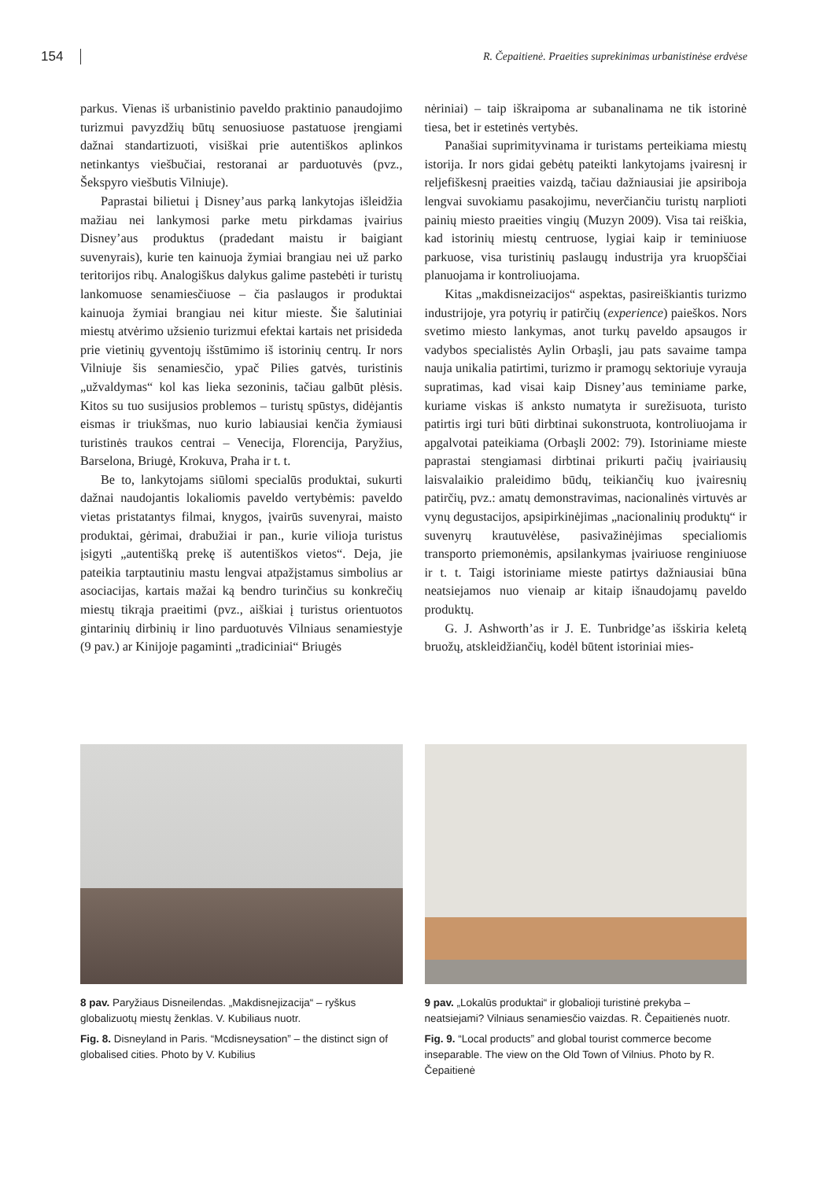154 R. Čepaitienė. Praeities suprekinimas urbanistinėse erdvėse
parkus. Vienas iš urbanistinio paveldo praktinio panaudojimo turizmui pavyzdžių būtų senuosiuose pastatuose įrengiami dažnai standartizuoti, visiškai prie autentiškos aplinkos netinkantys viešbučiai, restoranai ar parduotuvės (pvz., Šekspyro viešbutis Vilniuje).
Paprastai bilietui į Disney’aus parką lankytojas išleidžia mažiau nei lankymosi parke metu pirkdamas įvairius Disney’aus produktus (pradedant maistu ir baigiant suvenyrais), kurie ten kainuoja žymiai brangiau nei už parko teritorijos ribų. Analogiškus dalykus galime pastebėti ir turistų lankomuose senamiesčiuose – čia paslaugos ir produktai kainuoja žymiai brangiau nei kitur mieste. Šie šalutiniai miestų atvėrimo užsienio turizmui efektai kartais net prisideda prie vietinių gyventojų išstūmimo iš istorinių centrų. Ir nors Vilniuje šis senamiesčio, ypač Pilies gatvės, turistinis „užvaldymas“ kol kas lieka sezoninis, tačiau galbūt plėsis. Kitos su tuo susijusios problemos – turistų spūstys, didėjantis eismas ir triukšmas, nuo kurio labiausiai kenčia žymiausi turistinės traukos centrai – Venecija, Florencija, Paryžius, Barselona, Briugė, Krokuva, Praha ir t. t.
Be to, lankytojams siūlomi specialūs produktai, sukurti dažnai naudojantis lokaliomis paveldo vertybėmis: paveldo vietas pristatantys filmai, knygos, įvairūs suvenyrai, maisto produktai, gėrimai, drabužiai ir pan., kurie vilioja turistus įsigyti „autentišką prekę iš autentiškos vietos“. Deja, jie pateikia tarptautiniu mastu lengvai atpažįstamus simbolius ar asociacijas, kartais mažai ką bendro turinčius su konkrečių miestų tikrąja praeitimi (pvz., aiškiai į turistus orientuotos gintarinių dirbinių ir lino parduotuvės Vilniaus senamiestyje (9 pav.) ar Kinijoje pagaminti „tradiciniai“ Briugės
nėriniai) – taip iškraipoma ar subanalinama ne tik istorinė tiesa, bet ir estetinės vertybės.
Panašiai suprimityvinama ir turistams perteikiama miestų istorija. Ir nors gidai gebėtų pateikti lankytojams įvairesnį ir reljefiškesnį praeities vaizdą, tačiau dažniausiai jie apsiriboja lengvai suvokiamu pasakojimu, neverčiančiu turistų narplioti painių miesto praeities vingių (Muzyn 2009). Visa tai reiškia, kad istorinių miestų centruose, lygiai kaip ir teminiuose parkuose, visa turistinių paslaugų industrija yra kruopščiai planuojama ir kontroliuojama.
Kitas „makdisneizacijos“ aspektas, pasireiškiantis turizmo industrijoje, yra potyrių ir patirčių (experience) paieškos. Nors svetimo miesto lankymas, anot turkų paveldo apsaugos ir vadybos specialistės Aylin Orbaşli, jau pats savaime tampa nauja unikalia patirtimi, turizmo ir pramogų sektoriuje vyrauja supratimas, kad visai kaip Disney’aus teminiame parke, kuriame viskas iš anksto numatyta ir surežisuota, turisto patirtis irgi turi būti dirbtinai sukonstruota, kontroliuojama ir apgalvotai pateikiama (Orbaşli 2002: 79). Istoriniame mieste paprastai stengiamasi dirbtinai prikurti pačių įvairiausių laisvalaikio praleidimo būdų, teikiančių kuo įvairesnių patirčių, pvz.: amatų demonstravimas, nacionalinės virtuvės ar vynų degustacijos, apsipirkinėjimas „nacionalinių produktų“ ir suvenyrų krautuvėlėse, pasivažinėjimas specialiomis transporto priemonėmis, apsilankymas įvairiuose renginiuose ir t. t. Taigi istoriniame mieste patirtys dažniausiai būna neatsiejamos nuo vienaip ar kitaip išnaudojamų paveldo produktų.
G. J. Ashworth’as ir J. E. Tunbridge’as išskiria keletą bruožų, atskleidžiančių, kodėl būtent istoriniai mies-
8 pav. Paryžiaus Disneilendas. „Makdisnejizacija“ – ryškus globalizuotų miestų ženklas. V. Kubiliaus nuotr.
Fig. 8. Disneyland in Paris. “Mcdisneysation” – the distinct sign of globalised cities. Photo by V. Kubilius
9 pav. „Lokalūs produktai“ ir globalioji turistinė prekyba – neatsiejami? Vilniaus senamiesčio vaizdas. R. Čepaitienės nuotr.
Fig. 9. “Local products” and global tourist commerce become inseparable. The view on the Old Town of Vilnius. Photo by R. Čepaitienė